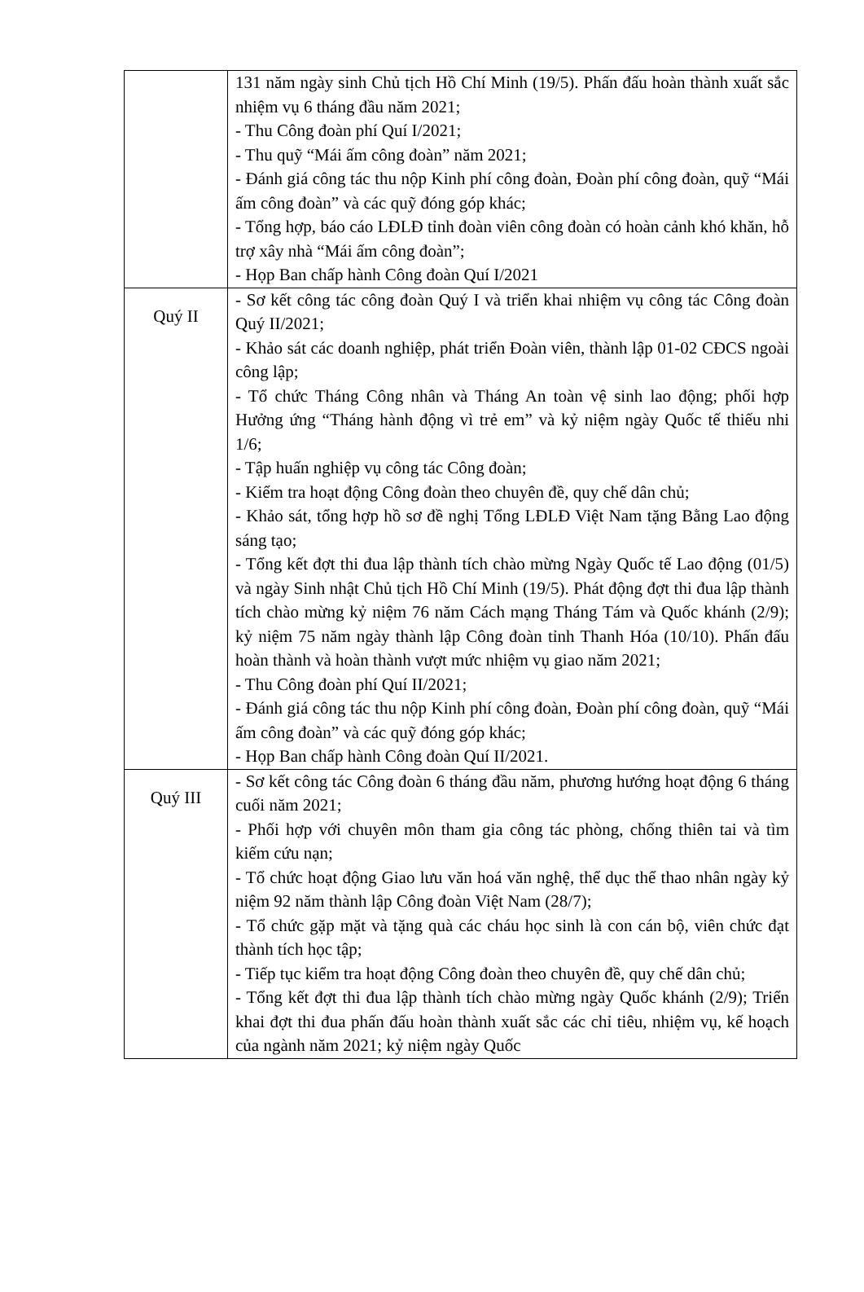| | 131 năm ngày sinh Chủ tịch Hồ Chí Minh (19/5). Phấn đấu hoàn thành xuất sắc nhiệm vụ 6 tháng đầu năm 2021; - Thu Công đoàn phí Quí I/2021; - Thu quỹ “Mái ấm công đoàn” năm 2021; - Đánh giá công tác thu nộp Kinh phí công đoàn, Đoàn phí công đoàn, quỹ “Mái ấm công đoàn” và các quỹ đóng góp khác; - Tổng hợp, báo cáo LĐLĐ tỉnh đoàn viên công đoàn có hoàn cảnh khó khăn, hỗ trợ xây nhà “Mái ấm công đoàn”; - Họp Ban chấp hành Công đoàn Quí I/2021 |
| Quý II | - Sơ kết công tác công đoàn Quý I và triển khai nhiệm vụ công tác Công đoàn Quý II/2021; - Khảo sát các doanh nghiệp, phát triển Đoàn viên, thành lập 01-02 CĐCS ngoài công lập; - Tổ chức Tháng Công nhân và Tháng An toàn vệ sinh lao động; phối hợp Hưởng ứng “Tháng hành động vì trẻ em” và kỷ niệm ngày Quốc tế thiếu nhi 1/6; - Tập huấn nghiệp vụ công tác Công đoàn; - Kiểm tra hoạt động Công đoàn theo chuyên đề, quy chế dân chủ; - Khảo sát, tổng hợp hồ sơ đề nghị Tổng LĐLĐ Việt Nam tặng Bằng Lao động sáng tạo; - Tổng kết đợt thi đua lập thành tích chào mừng Ngày Quốc tế Lao động (01/5) và ngày Sinh nhật Chủ tịch Hồ Chí Minh (19/5). Phát động đợt thi đua lập thành tích chào mừng kỷ niệm 76 năm Cách mạng Tháng Tám và Quốc khánh (2/9); kỷ niệm 75 năm ngày thành lập Công đoàn tỉnh Thanh Hóa (10/10). Phấn đấu hoàn thành và hoàn thành vượt mức nhiệm vụ giao năm 2021; - Thu Công đoàn phí Quí II/2021; - Đánh giá công tác thu nộp Kinh phí công đoàn, Đoàn phí công đoàn, quỹ “Mái ấm công đoàn” và các quỹ đóng góp khác; - Họp Ban chấp hành Công đoàn Quí II/2021. |
| Quý III | - Sơ kết công tác Công đoàn 6 tháng đầu năm, phương hướng hoạt động 6 tháng cuối năm 2021; - Phối hợp với chuyên môn tham gia công tác phòng, chống thiên tai và tìm kiếm cứu nạn; - Tổ chức hoạt động Giao lưu văn hoá văn nghệ, thể dục thể thao nhân ngày kỷ niệm 92 năm thành lập Công đoàn Việt Nam (28/7); - Tổ chức gặp mặt và tặng quà các cháu học sinh là con cán bộ, viên chức đạt thành tích học tập; - Tiếp tục kiểm tra hoạt động Công đoàn theo chuyên đề, quy chế dân chủ; - Tổng kết đợt thi đua lập thành tích chào mừng ngày Quốc khánh (2/9); Triển khai đợt thi đua phấn đấu hoàn thành xuất sắc các chỉ tiêu, nhiệm vụ, kế hoạch của ngành năm 2021; kỷ niệm ngày Quốc |